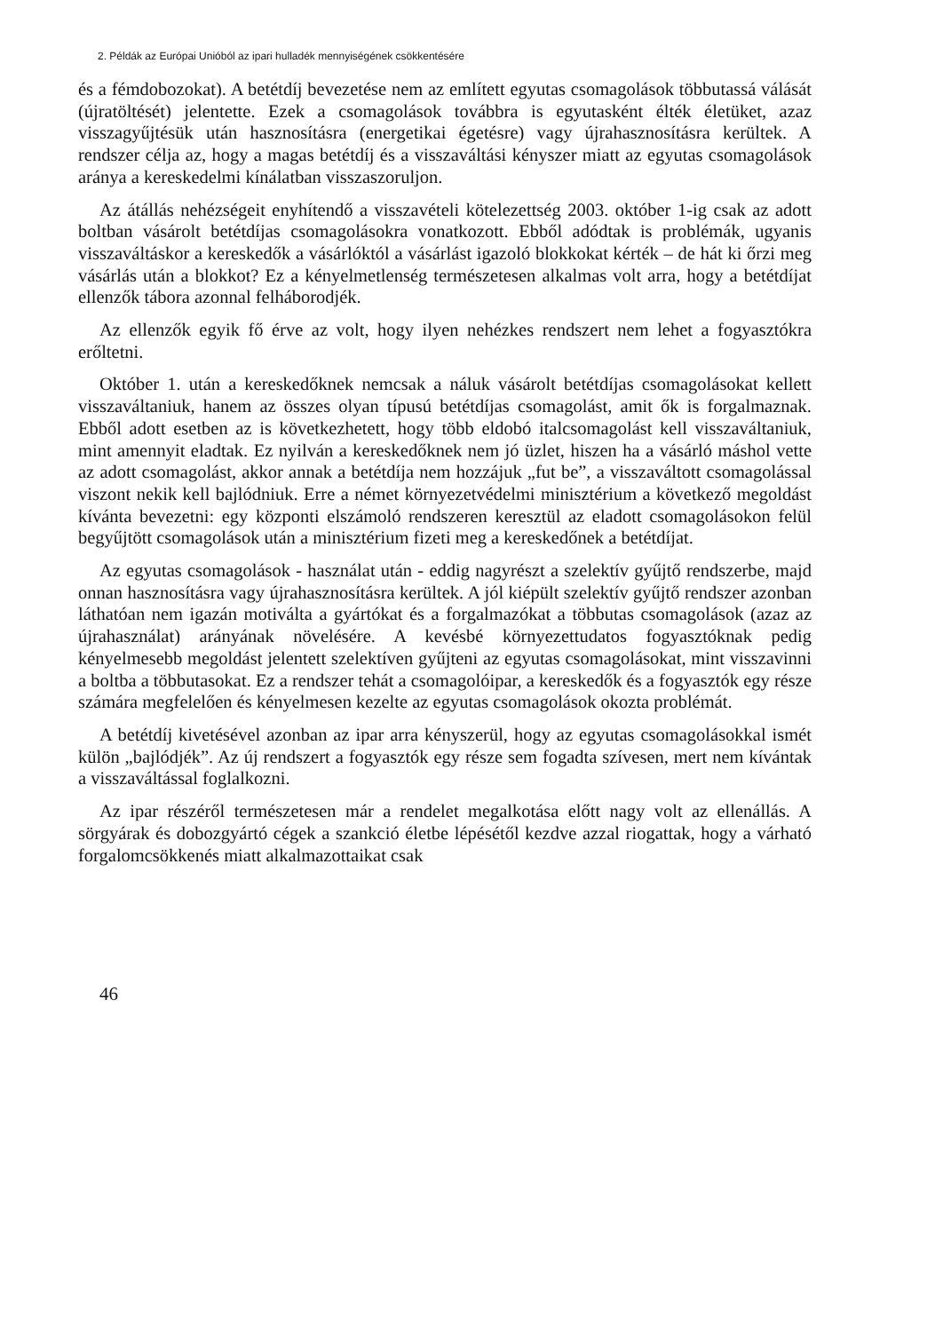2. Példák az Európai Unióból az ipari hulladék mennyiségének csökkentésére
és a fémdobozokat). A betétdíj bevezetése nem az említett egyutas csomagolások többutassá válását (újratöltését) jelentette. Ezek a csomagolások továbbra is egyutasként élték életüket, azaz visszagyűjtésük után hasznosításra (energetikai égetésre) vagy újrahasznosításra kerültek. A rendszer célja az, hogy a magas betétdíj és a visszaváltási kényszer miatt az egyutas csomagolások aránya a kereskedelmi kínálatban visszaszoruljon.
Az átállás nehézségeit enyhítendő a visszavételi kötelezettség 2003. október 1-ig csak az adott boltban vásárolt betétdíjas csomagolásokra vonatkozott. Ebből adódtak is problémák, ugyanis visszaváltáskor a kereskedők a vásárlóktól a vásárlást igazoló blokkokat kérték – de hát ki őrzi meg vásárlás után a blokkot? Ez a kényelmetlenség természetesen alkalmas volt arra, hogy a betétdíjat ellenzők tábora azonnal felháborodjék.
Az ellenzők egyik fő érve az volt, hogy ilyen nehézkes rendszert nem lehet a fogyasztókra erőltetni.
Október 1. után a kereskedőknek nemcsak a náluk vásárolt betétdíjas csomagolásokat kellett visszaváltaniuk, hanem az összes olyan típusú betétdíjas csomagolást, amit ők is forgalmaznak. Ebből adott esetben az is következhetett, hogy több eldobó italcsomagolást kell visszaváltaniuk, mint amennyit eladtak. Ez nyilván a kereskedőknek nem jó üzlet, hiszen ha a vásárló máshol vette az adott csomagolást, akkor annak a betétdíja nem hozzájuk „fut be”, a visszaváltott csomagolással viszont nekik kell bajlódniuk. Erre a német környezetvédelmi minisztérium a következő megoldást kívánta bevezetni: egy központi elszámoló rendszeren keresztül az eladott csomagolásokon felül begyűjtött csomagolások után a minisztérium fizeti meg a kereskedőnek a betétdíjat.
Az egyutas csomagolások - használat után - eddig nagyrészt a szelektív gyűjtő rendszerbe, majd onnan hasznosításra vagy újrahasznosításra kerültek. A jól kiépült szelektív gyűjtő rendszer azonban láthatóan nem igazán motiválta a gyártókat és a forgalmazókat a többutas csomagolások (azaz az újrahasználat) arányának növelésére. A kevésbé környezettudatos fogyasztóknak pedig kényelmesebb megoldást jelentett szelektíven gyűjteni az egyutas csomagolásokat, mint visszavinni a boltba a többutasokat. Ez a rendszer tehát a csomagolóipar, a kereskedők és a fogyasztók egy része számára megfelelően és kényelmesen kezelte az egyutas csomagolások okozta problémát.
A betétdíj kivetésével azonban az ipar arra kényszerül, hogy az egyutas csomagolásokkal ismét külön „bajlódjék”. Az új rendszert a fogyasztók egy része sem fogadta szívesen, mert nem kívántak a visszaváltással foglalkozni.
Az ipar részéről természetesen már a rendelet megalkotása előtt nagy volt az ellenállás. A sörgyárak és dobozgyártó cégek a szankció életbe lépésétől kezdve azzal riogattak, hogy a várható forgalomcsökkenés miatt alkalmazottaikat csak
46